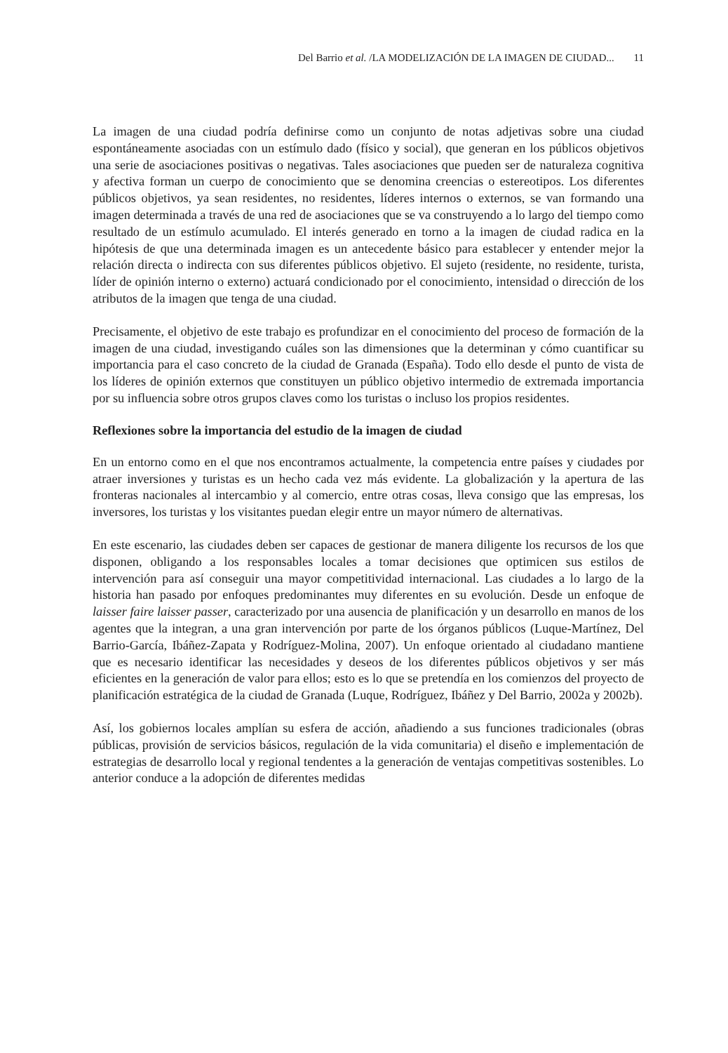Del Barrio et al. /LA MODELIZACIÓN DE LA IMAGEN DE CIUDAD... 11
La imagen de una ciudad podría definirse como un conjunto de notas adjetivas sobre una ciudad espontáneamente asociadas con un estímulo dado (físico y social), que generan en los públicos objetivos una serie de asociaciones positivas o negativas. Tales asociaciones que pueden ser de naturaleza cognitiva y afectiva forman un cuerpo de conocimiento que se denomina creencias o estereotipos. Los diferentes públicos objetivos, ya sean residentes, no residentes, líderes internos o externos, se van formando una imagen determinada a través de una red de asociaciones que se va construyendo a lo largo del tiempo como resultado de un estímulo acumulado. El interés generado en torno a la imagen de ciudad radica en la hipótesis de que una determinada imagen es un antecedente básico para establecer y entender mejor la relación directa o indirecta con sus diferentes públicos objetivo. El sujeto (residente, no residente, turista, líder de opinión interno o externo) actuará condicionado por el conocimiento, intensidad o dirección de los atributos de la imagen que tenga de una ciudad.
Precisamente, el objetivo de este trabajo es profundizar en el conocimiento del proceso de formación de la imagen de una ciudad, investigando cuáles son las dimensiones que la determinan y cómo cuantificar su importancia para el caso concreto de la ciudad de Granada (España). Todo ello desde el punto de vista de los líderes de opinión externos que constituyen un público objetivo intermedio de extremada importancia por su influencia sobre otros grupos claves como los turistas o incluso los propios residentes.
Reflexiones sobre la importancia del estudio de la imagen de ciudad
En un entorno como en el que nos encontramos actualmente, la competencia entre países y ciudades por atraer inversiones y turistas es un hecho cada vez más evidente. La globalización y la apertura de las fronteras nacionales al intercambio y al comercio, entre otras cosas, lleva consigo que las empresas, los inversores, los turistas y los visitantes puedan elegir entre un mayor número de alternativas.
En este escenario, las ciudades deben ser capaces de gestionar de manera diligente los recursos de los que disponen, obligando a los responsables locales a tomar decisiones que optimicen sus estilos de intervención para así conseguir una mayor competitividad internacional. Las ciudades a lo largo de la historia han pasado por enfoques predominantes muy diferentes en su evolución. Desde un enfoque de laisser faire laisser passer, caracterizado por una ausencia de planificación y un desarrollo en manos de los agentes que la integran, a una gran intervención por parte de los órganos públicos (Luque-Martínez, Del Barrio-García, Ibáñez-Zapata y Rodríguez-Molina, 2007). Un enfoque orientado al ciudadano mantiene que es necesario identificar las necesidades y deseos de los diferentes públicos objetivos y ser más eficientes en la generación de valor para ellos; esto es lo que se pretendía en los comienzos del proyecto de planificación estratégica de la ciudad de Granada (Luque, Rodríguez, Ibáñez y Del Barrio, 2002a y 2002b).
Así, los gobiernos locales amplían su esfera de acción, añadiendo a sus funciones tradicionales (obras públicas, provisión de servicios básicos, regulación de la vida comunitaria) el diseño e implementación de estrategias de desarrollo local y regional tendentes a la generación de ventajas competitivas sostenibles. Lo anterior conduce a la adopción de diferentes medidas